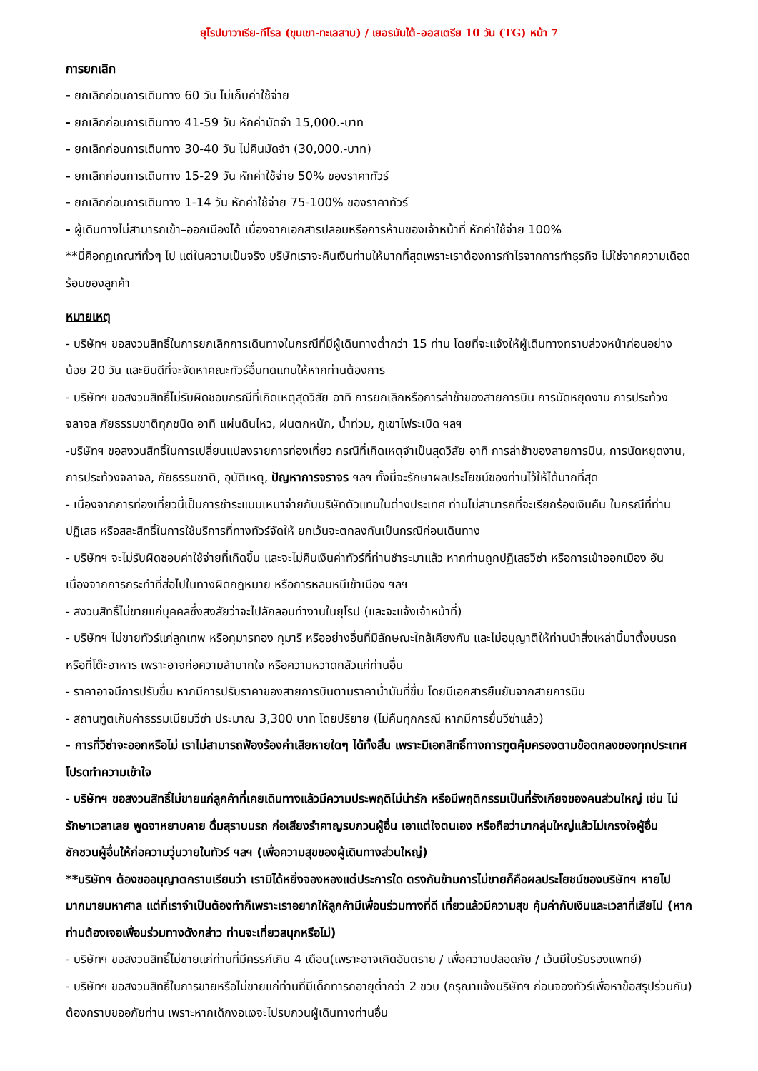ยุโรปบาวาเรีย-ทีโรล (ขุนเขา-ทะเลสาบ) / เยอรมันใต้-ออสเตรีย 10 วัน (TG) หน้า 7
การยกเลิก
- ยกเลิกก่อนการเดินทาง 60 วัน ไม่เก็บค่าใช้จ่าย
- ยกเลิกก่อนการเดินทาง 41-59 วัน หักค่ามัดจำ 15,000.-บาท
- ยกเลิกก่อนการเดินทาง 30-40 วัน ไม่คืนมัดจำ (30,000.-บาท)
- ยกเลิกก่อนการเดินทาง 15-29 วัน หักค่าใช้จ่าย 50% ของราคาทัวร์
- ยกเลิกก่อนการเดินทาง 1-14 วัน หักค่าใช้จ่าย 75-100% ของราคาทัวร์
- ผู้เดินทางไม่สามารถเข้า–ออกเมืองได้ เนื่องจากเอกสารปลอมหรือการห้ามของเจ้าหน้าที่ หักค่าใช้จ่าย 100%
**นี่คือกฏเกณฑ์ทั่วๆ ไป แต่ในความเป็นจริง บริษัทเราจะคืนเงินท่านให้มากที่สุดเพราะเราต้องการกำไรจากการทำธุรกิจ ไม่ใช่จากความเดือดร้อนของลูกค้า
หมายเหตุ
- บริษัทฯ ขอสงวนสิทธิ์ในการยกเลิกการเดินทางในกรณีที่มีผู้เดินทางต่ำกว่า 15 ท่าน โดยที่จะแจ้งให้ผู้เดินทางทราบล่วงหน้าก่อนอย่างน้อย 20 วัน และยินดีที่จะจัดหาคณะทัวร์อื่นทดแทนให้หากท่านต้องการ
- บริษัทฯ ขอสงวนสิทธิ์ไม่รับผิดชอบกรณีที่เกิดเหตุสุดวิสัย อาทิ การยกเลิกหรือการล่าช้าของสายการบิน การนัดหยุดงาน การประท้วงจลาจล ภัยธรรมชาติทุกชนิด อาทิ แผ่นดินไหว, ฝนตกหนัก, น้ำท่วม, ภูเขาไฟระเบิด ฯลฯ
-บริษัทฯ ขอสงวนสิทธิ์ในการเปลี่ยนแปลงรายการท่องเที่ยว กรณีที่เกิดเหตุจำเป็นสุดวิสัย อาทิ การล่าช้าของสายการบิน, การนัดหยุดงาน, การประท้วงจลาจล, ภัยธรรมชาติ, อุบัติเหตุ, ปัญหาการจราจร ฯลฯ ทั้งนี้จะรักษาผลประโยชน์ของท่านไว้ให้ได้มากที่สุด
- เนื่องจากการท่องเที่ยวนี้เป็นการชำระแบบเหมาจ่ายกับบริษัทตัวแทนในต่างประเทศ ท่านไม่สามารถที่จะเรียกร้องเงินคืน ในกรณีที่ท่านปฏิเสธ หรือสละสิทธิ์ในการใช้บริการที่ทางทัวร์จัดให้ ยกเว้นจะตกลงกันเป็นกรณีก่อนเดินทาง
- บริษัทฯ จะไม่รับผิดชอบค่าใช้จ่ายที่เกิดขึ้น และจะไม่คืนเงินค่าทัวร์ที่ท่านชำระมาแล้ว หากท่านถูกปฏิเสธวีซ่า หรือการเข้าออกเมือง อันเนื่องจากการกระทำที่ส่อไปในทางผิดกฎหมาย หรือการหลบหนีเข้าเมือง ฯลฯ
- สงวนสิทธิ์ไม่ขายแก่บุคคลซึ่งสงสัยว่าจะไปลักลอบทำงานในยุโรป (และจะแจ้งเจ้าหน้าที่)
- บริษัทฯ ไม่ขายทัวร์แก่ลูกเทพ หรือกุมารทอง กุมารี หรืออย่างอื่นที่มีลักษณะใกล้เคียงกัน และไม่อนุญาติให้ท่านนำสิ่งเหล่านี้มาตั้งบนรถหรือที่โต๊ะอาหาร เพราะอาจก่อความลำบากใจ หรือความหวาดกลัวแก่ท่านอื่น
- ราคาอาจมีการปรับขึ้น หากมีการปรับราคาของสายการบินตามราคาน้ำมันที่ขึ้น โดยมีเอกสารยืนยันจากสายการบิน
- สถานฑูตเก็บค่าธรรมเนียมวีซ่า ประมาณ 3,300 บาท โดยปริยาย (ไม่คืนทุกกรณี หากมีการยื่นวีซ่าแล้ว)
- การที่วีซ่าจะออกหรือไม่ เราไม่สามารถฟ้องร้องค่าเสียหายใดๆ ได้ทั้งสิ้น เพราะมีเอกสิทธิ์ทางการฑูตคุ้มครองตามข้อตกลงของทุกประเทศ โปรดทำความเข้าใจ
- บริษัทฯ ขอสงวนสิทธิ์ไม่ขายแก่ลูกค้าที่เคยเดินทางแล้วมีความประพฤติไม่น่ารัก หรือมีพฤติกรรมเป็นที่รังเกียจของคนส่วนใหญ่ เช่น ไม่รักษาเวลาเลย พูดจาหยาบคาย ดื่มสุราบนรถ ก่อเสียงรำคาญรบกวนผู้อื่น เอาแต่ใจตนเอง หรือถือว่ามากลุ่มใหญ่แล้วไม่เกรงใจผู้อื่น ชักชวนผู้อื่นให้ก่อความวุ่นวายในทัวร์ ฯลฯ (เพื่อความสุขของผู้เดินทางส่วนใหญ่)
**บริษัทฯ ต้องขออนุญาตกราบเรียนว่า เรามิได้หยิ่งจองหองแต่ประการใด ตรงกันข้ามการไม่ขายก็คือผลประโยชน์ของบริษัทฯ หายไปมากมายมหาศาล แต่ที่เราจำเป็นต้องทำก็เพราะเราอยากให้ลูกค้ามีเพื่อนร่วมทางที่ดี เที่ยวแล้วมีความสุข คุ้มค่ากับเงินและเวลาที่เสียไป (หากท่านต้องเจอเพื่อนร่วมทางดังกล่าว ท่านจะเที่ยวสนุกหรือไม่)
- บริษัทฯ ขอสงวนสิทธิ์ไม่ขายแก่ท่านที่มีครรภ์เกิน 4 เดือน(เพราะอาจเกิดอันตราย / เพื่อความปลอดภัย / เว้นมีใบรับรองแพทย์)
- บริษัทฯ ขอสงวนสิทธิ์ในการขายหรือไม่ขายแก่ท่านที่มีเด็กทารกอายุต่ำกว่า 2 ขวบ (กรุณาแจ้งบริษัทฯ ก่อนจองทัวร์เพื่อหาข้อสรุปร่วมกัน) ต้องกราบขออภัยท่าน เพราะหากเด็กงอแงจะไปรบกวนผู้เดินทางท่านอื่น